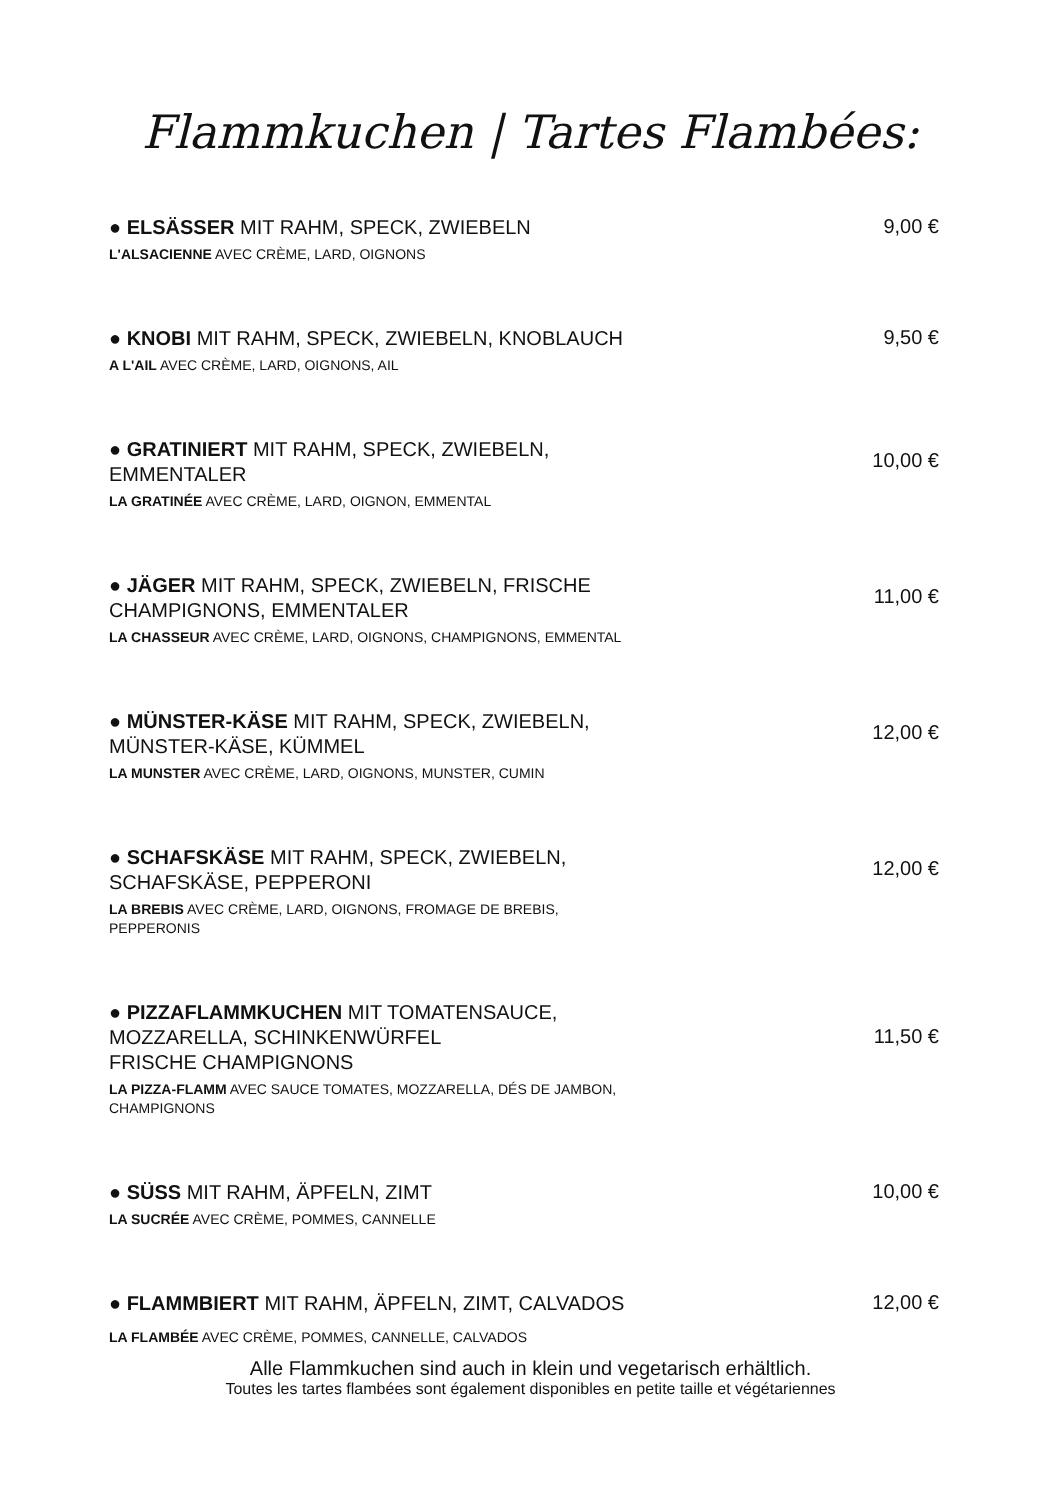Flammkuchen | Tartes Flambées:
● ELSÄSSER MIT RAHM, SPECK, ZWIEBELN
L'ALSACIENNE AVEC CRÈME, LARD, OIGNONS
9,00 €
● KNOBI MIT RAHM, SPECK, ZWIEBELN, KNOBLAUCH
A L'AIL AVEC CRÈME, LARD, OIGNONS, AIL
9,50 €
● GRATINIERT MIT RAHM, SPECK, ZWIEBELN,
EMMENTALER
LA GRATINÉE AVEC CRÈME, LARD, OIGNON, EMMENTAL
10,00 €
● JÄGER MIT RAHM, SPECK, ZWIEBELN, FRISCHE
CHAMPIGNONS, EMMENTALER
LA CHASSEUR AVEC CRÈME, LARD, OIGNONS, CHAMPIGNONS, EMMENTAL
11,00 €
● MÜNSTER-KÄSE MIT RAHM, SPECK, ZWIEBELN,
MÜNSTER-KÄSE, KÜMMEL
LA MUNSTER AVEC CRÈME, LARD, OIGNONS, MUNSTER, CUMIN
12,00 €
● SCHAFSKÄSE MIT RAHM, SPECK, ZWIEBELN,
SCHAFSKÄSE, PEPPERONI
LA BREBIS AVEC CRÈME, LARD, OIGNONS, FROMAGE DE BREBIS,
PEPPERONIS
12,00 €
● PIZZAFLAMMKUCHEN MIT TOMATENSAUCE,
MOZZARELLA, SCHINKENWÜRFEL
FRISCHE CHAMPIGNONS
LA PIZZA-FLAMM AVEC SAUCE TOMATES, MOZZARELLA, DÉS DE JAMBON,
CHAMPIGNONS
11,50 €
● SÜSS MIT RAHM, ÄPFELN, ZIMT
LA SUCRÉE AVEC CRÈME, POMMES, CANNELLE
10,00 €
● FLAMMBIERT MIT RAHM, ÄPFELN, ZIMT, CALVADOS
LA FLAMBÉE AVEC CRÈME, POMMES, CANNELLE, CALVADOS
12,00 €
Alle Flammkuchen sind auch in klein und vegetarisch erhältlich.
Toutes les tartes flambées sont également disponibles en petite taille et végétariennes